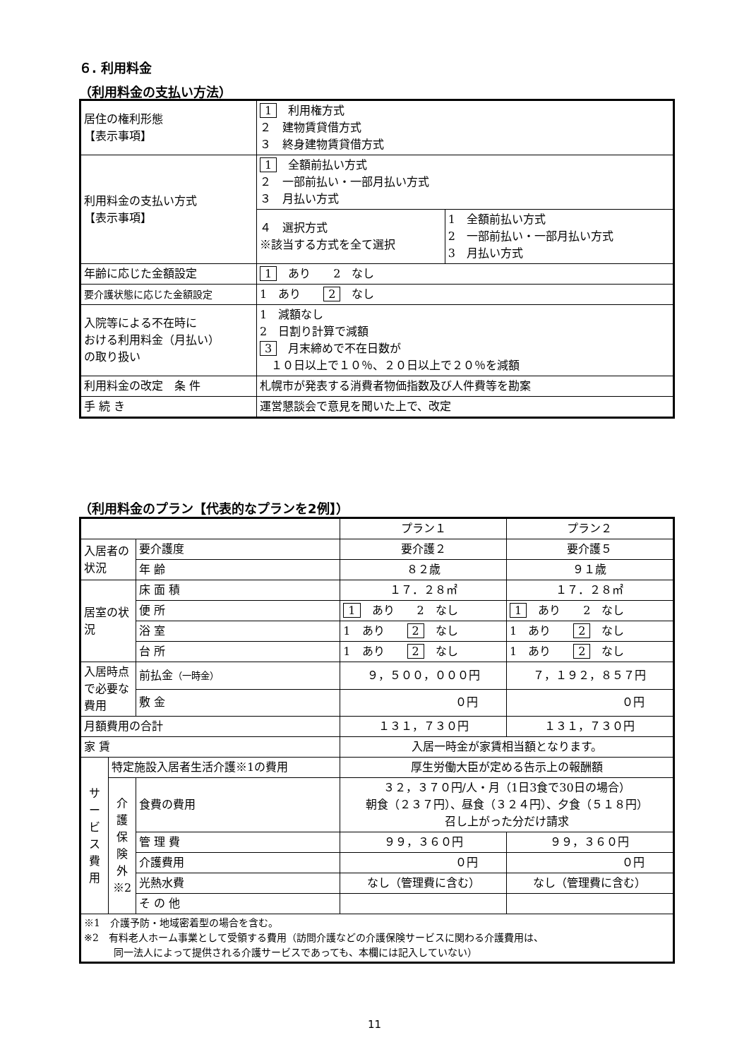６. 利用料金
（利用料金の支払い方法）
| 居住の権利形態 【表示事項】 | 1 利用権方式 ２ 建物賃貸借方式 ３ 終身建物賃貸借方式 | |
| 利用料金の支払い方式 【表示事項】 | 1 全額前払い方式 ２ 一部前払い・一部月払い方式 ３ 月払い方式 | |
| | ４ 選択方式 ※該当する方式を全て選択 | 1 全額前払い方式 2 一部前払い・一部月払い方式 3 月払い方式 |
| 年齢に応じた金額設定 | 1 あり 2 なし | |
| 要介護状態に応じた金額設定 | 1 あり 2 なし | |
| 入院等による不在時に おける利用料金（月払い） の取り扱い | 1 減額なし 2 日割り計算で減額 3 月末締めで不在日数が １０日以上で１０％、２０日以上で２０％を減額 | |
| 利用料金の改定 条 件 | 札幌市が発表する消費者物価指数及び人件費等を勘案 | |
| 手 続 き | 運営懇談会で意見を聞いた上で、改定 | |
（利用料金のプラン【代表的なプランを2例】）
| | | | プラン１ | プラン２ |
| 入居者の状況 | | 要介護度 | 要介護２ | 要介護５ |
| | | 年 齢 | ８２歳 | ９１歳 |
| 居室の状況 | | 床 面 積 | １７．２８㎡ | １７．２８㎡ |
| | | 便 所 | 1 あり 2 なし | 1 あり 2 なし |
| | | 浴 室 | 1 あり 2 なし | 1 あり 2 なし |
| | | 台 所 | 1 あり 2 なし | 1 あり 2 なし |
| 入居時点で必要な 費用 | | 前払金 （一時金） | ９，５００，０００円 | ７，１９２，８５７円 |
| | | 敷 金 | ０円 | ０円 |
| 月額費用の合計 | | | １３１，７３０円 | １３１，７３０円 |
| 家 賃 | | | 入居一時金が家賃相当額となります。 | |
| サービス費用 | 特定施設入居者生活介護※1の費用 | | 厚生労働大臣が定める告示上の報酬額 | |
| | 介護保険外※2 | 食費の費用 | ３２，３７０円/人・月（1日3食で30日の場合） 朝食（２３７円）、昼食（３２４円）、夕食（５１８円） 召し上がった分だけ請求 | |
| | | 管 理 費 | ９９，３６０円 | ９９，３６０円 |
| | | 介護費用 | ０円 | ０円 |
| | | 光熱水費 | なし（管理費に含む） | なし（管理費に含む） |
| | | そ の 他 | | |
| ※1 介護予防・地域密着型の場合を含む。 ※2 有料老人ホーム事業として受領する費用（訪問介護などの介護保険サービスに関わる介護費用は、 同一法人によって提供される介護サービスであっても、本欄には記入していない） | | | | |
11